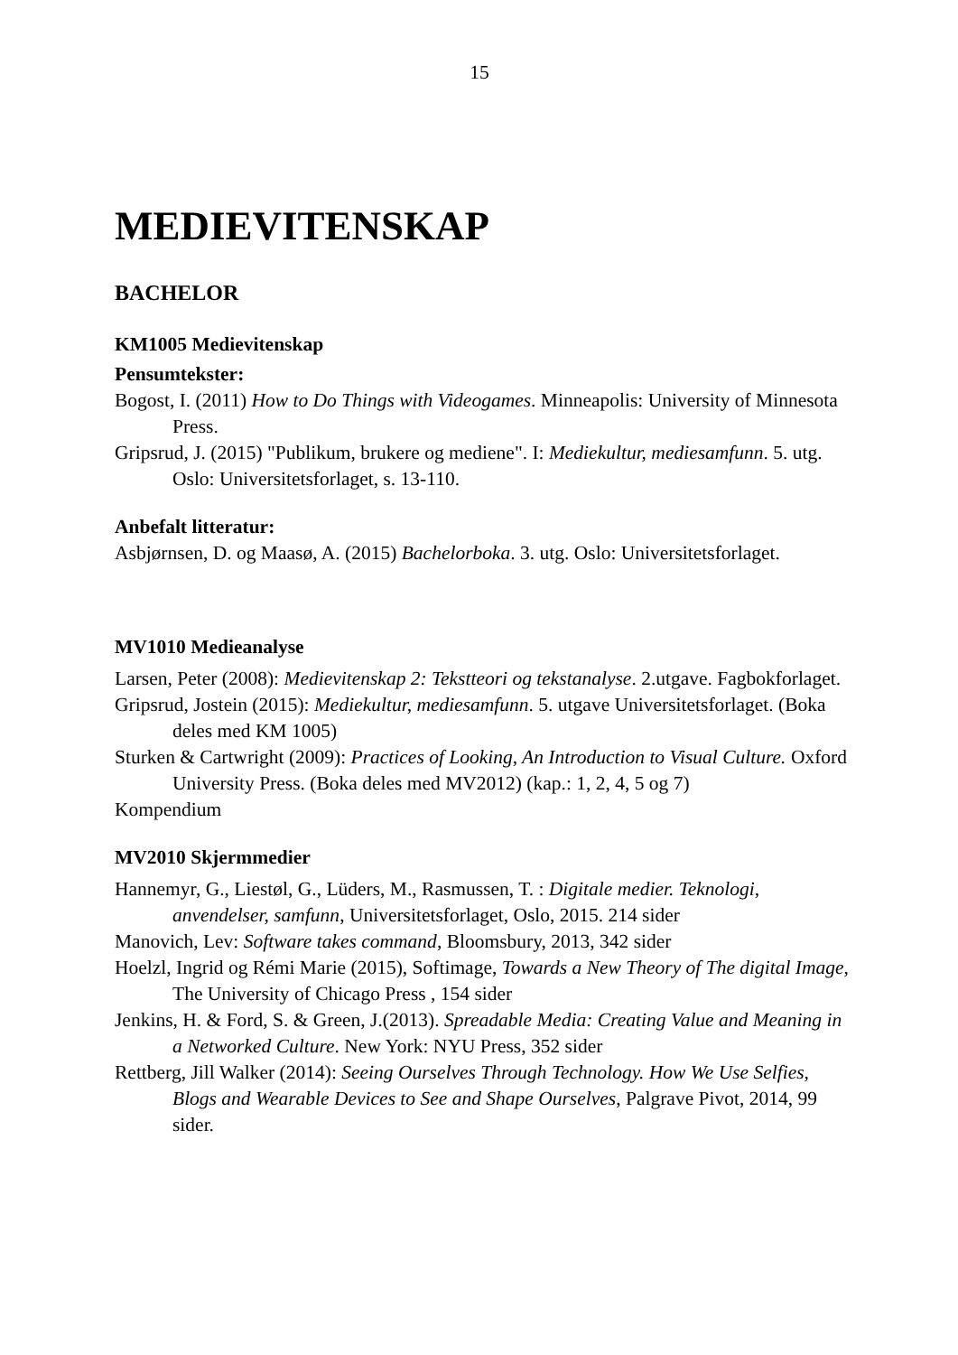15
MEDIEVITENSKAP
BACHELOR
KM1005 Medievitenskap
Pensumtekster:
Bogost, I. (2011) How to Do Things with Videogames. Minneapolis: University of Minnesota Press.
Gripsrud, J. (2015) "Publikum, brukere og mediene". I: Mediekultur, mediesamfunn. 5. utg. Oslo: Universitetsforlaget, s. 13-110.
Anbefalt litteratur:
Asbjørnsen, D. og Maasø, A. (2015) Bachelorboka. 3. utg. Oslo: Universitetsforlaget.
MV1010 Medieanalyse
Larsen, Peter (2008): Medievitenskap 2: Tekstteori og tekstanalyse. 2.utgave. Fagbokforlaget.
Gripsrud, Jostein (2015): Mediekultur, mediesamfunn. 5. utgave Universitetsforlaget. (Boka deles med KM 1005)
Sturken & Cartwright (2009): Practices of Looking, An Introduction to Visual Culture. Oxford University Press. (Boka deles med MV2012) (kap.: 1, 2, 4, 5 og 7)
Kompendium
MV2010 Skjermmedier
Hannemyr, G., Liestøl, G., Lüders, M., Rasmussen, T. : Digitale medier. Teknologi, anvendelser, samfunn, Universitetsforlaget, Oslo, 2015. 214 sider
Manovich, Lev: Software takes command, Bloomsbury, 2013, 342 sider
Hoelzl, Ingrid og Rémi Marie (2015), Softimage, Towards a New Theory of The digital Image, The University of Chicago Press , 154 sider
Jenkins, H. & Ford, S. & Green, J.(2013). Spreadable Media: Creating Value and Meaning in a Networked Culture. New York: NYU Press, 352 sider
Rettberg, Jill Walker (2014): Seeing Ourselves Through Technology. How We Use Selfies, Blogs and Wearable Devices to See and Shape Ourselves, Palgrave Pivot, 2014, 99 sider.